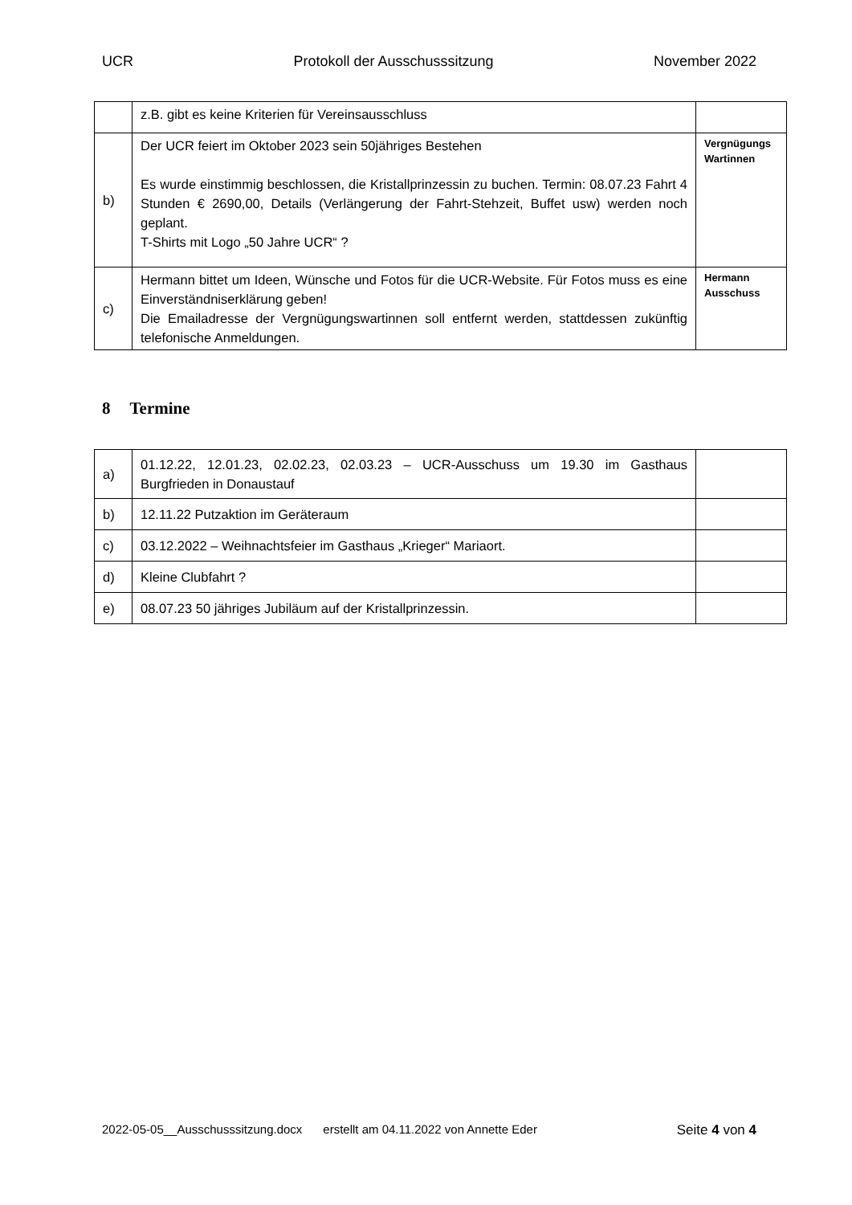UCR Protokoll der Ausschusssitzung November 2022
| | z.B. gibt es keine Kriterien für Vereinsausschluss | |
| b) | Der UCR feiert im Oktober 2023 sein 50jähriges Bestehen Es wurde einstimmig beschlossen, die Kristallprinzessin zu buchen. Termin: 08.07.23 Fahrt 4 Stunden € 2690,00, Details (Verlängerung der Fahrt-Stehzeit, Buffet usw) werden noch geplant. T-Shirts mit Logo „50 Jahre UCR“ ? | Vergnügungs Wartinnen |
| c) | Hermann bittet um Ideen, Wünsche und Fotos für die UCR-Website. Für Fotos muss es eine Einverständniserklärung geben! Die Emailadresse der Vergnügungswartinnen soll entfernt werden, stattdessen zukünftig telefonische Anmeldungen. | Hermann Ausschuss |
8 Termine
| a) | 01.12.22, 12.01.23, 02.02.23, 02.03.23 – UCR-Ausschuss um 19.30 im Gasthaus Burgfrieden in Donaustauf | |
| b) | 12.11.22 Putzaktion im Geräteraum | |
| c) | 03.12.2022 – Weihnachtsfeier im Gasthaus „Krieger“ Mariaort. | |
| d) | Kleine Clubfahrt ? | |
| e) | 08.07.23 50 jähriges Jubiläum auf der Kristallprinzessin. | |
2022-05-05__Ausschusssitzung.docx erstellt am 04.11.2022 von Annette Eder Seite 4 von 4